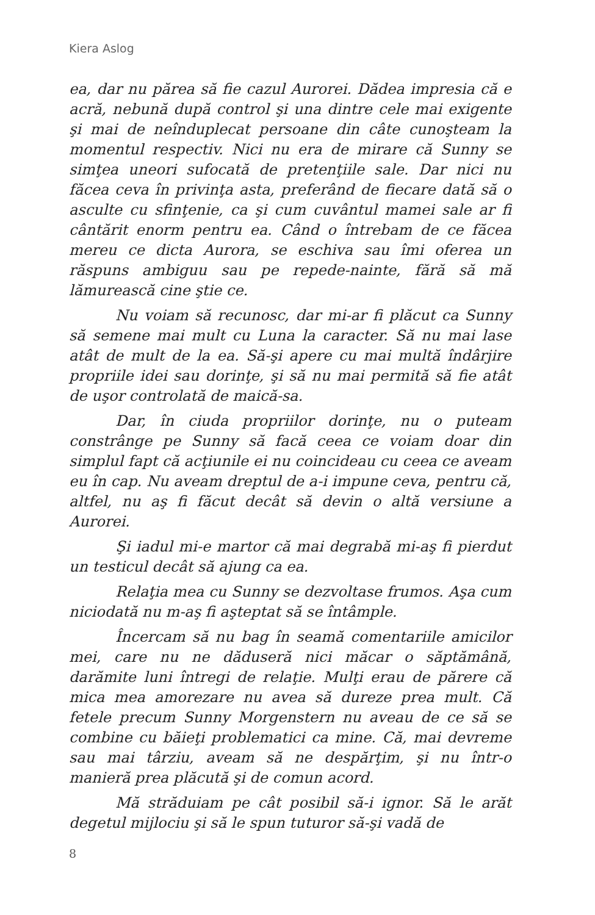Kiera Aslog
ea, dar nu părea să fie cazul Aurorei. Dădea impresia că e acră, nebună după control şi una dintre cele mai exigente şi mai de neînduplecat persoane din câte cunoşteam la momentul respectiv. Nici nu era de mirare că Sunny se simţea uneori sufocată de pretenţiile sale. Dar nici nu făcea ceva în privinţa asta, preferând de fiecare dată să o asculte cu sfinţenie, ca şi cum cuvântul mamei sale ar fi cântărit enorm pentru ea. Când o întrebam de ce făcea mereu ce dicta Aurora, se eschiva sau îmi oferea un răspuns ambiguu sau pe repede-nainte, fără să mă lămurească cine ştie ce.
Nu voiam să recunosc, dar mi-ar fi plăcut ca Sunny să semene mai mult cu Luna la caracter. Să nu mai lase atât de mult de la ea. Să-şi apere cu mai multă îndârjire propriile idei sau dorinţe, şi să nu mai permită să fie atât de uşor controlată de maică-sa.
Dar, în ciuda propriilor dorinţe, nu o puteam constrânge pe Sunny să facă ceea ce voiam doar din simplul fapt că acţiunile ei nu coincideau cu ceea ce aveam eu în cap. Nu aveam dreptul de a-i impune ceva, pentru că, altfel, nu aş fi făcut decât să devin o altă versiune a Aurorei.
Şi iadul mi-e martor că mai degrabă mi-aş fi pierdut un testicul decât să ajung ca ea.
Relaţia mea cu Sunny se dezvoltase frumos. Aşa cum niciodată nu m-aş fi aşteptat să se întâmple.
Încercam să nu bag în seamă comentariile amicilor mei, care nu ne dăduseră nici măcar o săptămână, darămite luni întregi de relaţie. Mulţi erau de părere că mica mea amorezare nu avea să dureze prea mult. Că fetele precum Sunny Morgenstern nu aveau de ce să se combine cu băieţi problematici ca mine. Că, mai devreme sau mai târziu, aveam să ne despărţim, şi nu într-o manieră prea plăcută şi de comun acord.
Mă străduiam pe cât posibil să-i ignor. Să le arăt degetul mijlociu şi să le spun tuturor să-şi vadă de
8